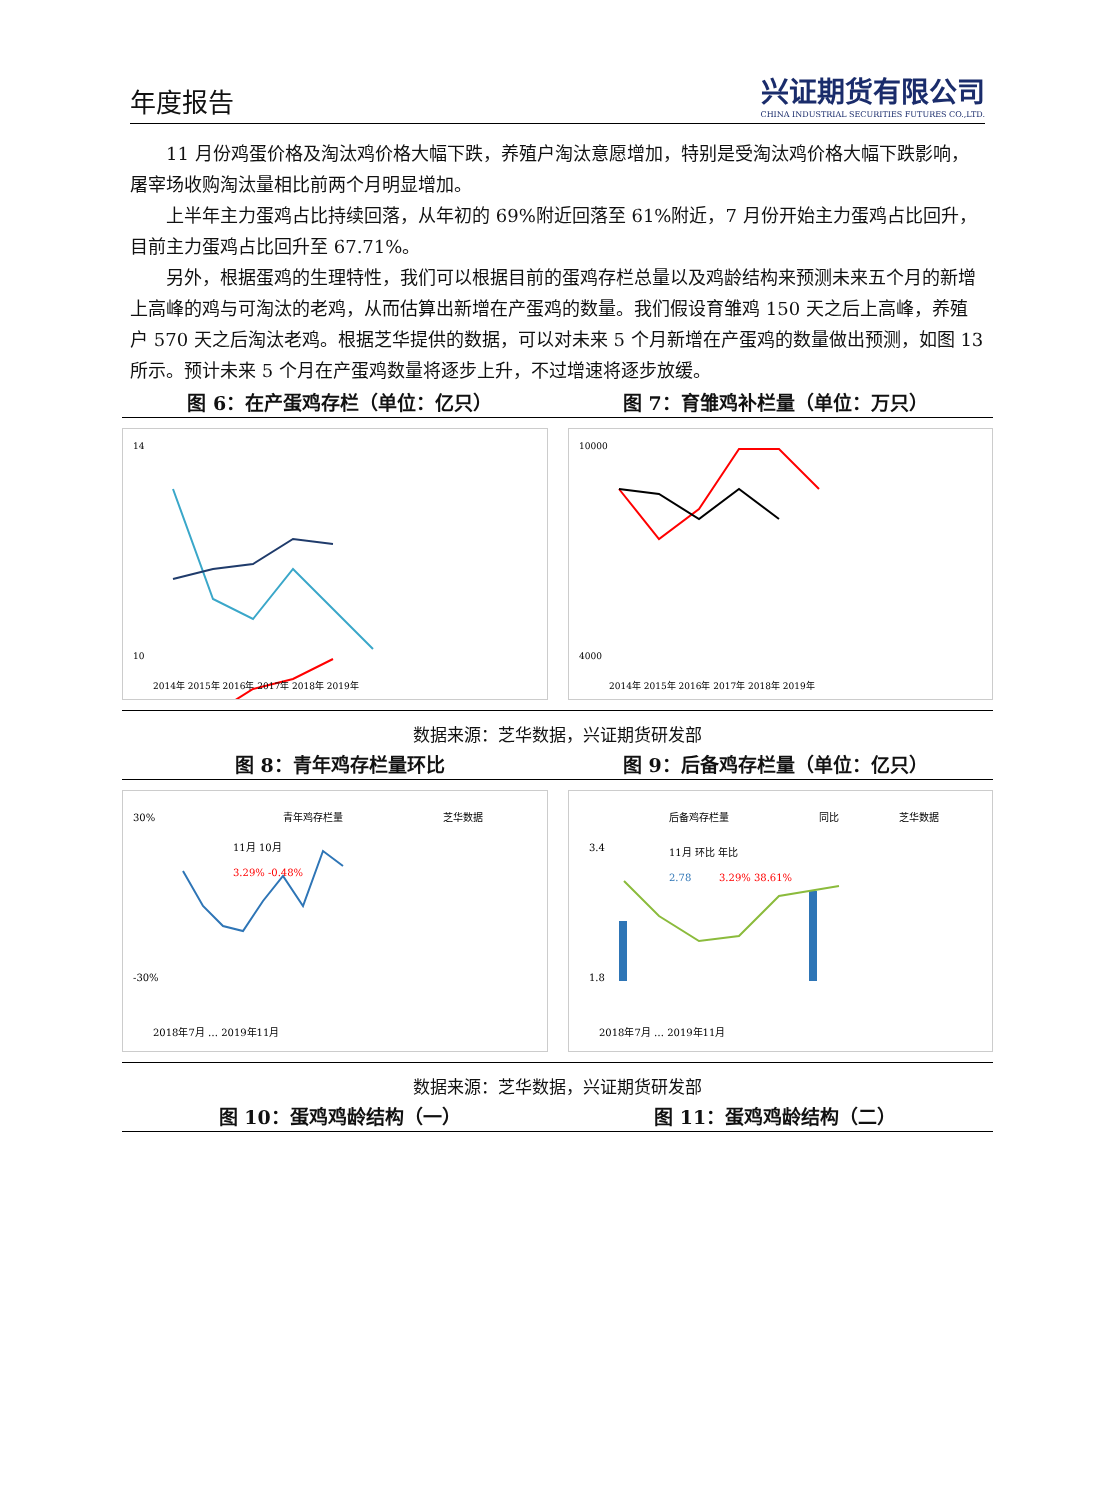年度报告
兴证期货有限公司
CHINA INDUSTRIAL SECURITIES FUTURES CO.,LTD.
11 月份鸡蛋价格及淘汰鸡价格大幅下跌，养殖户淘汰意愿增加，特别是受淘汰鸡价格大幅下跌影响，屠宰场收购淘汰量相比前两个月明显增加。
上半年主力蛋鸡占比持续回落，从年初的 69%附近回落至 61%附近，7 月份开始主力蛋鸡占比回升，目前主力蛋鸡占比回升至 67.71%。
另外，根据蛋鸡的生理特性，我们可以根据目前的蛋鸡存栏总量以及鸡龄结构来预测未来五个月的新增上高峰的鸡与可淘汰的老鸡，从而估算出新增在产蛋鸡的数量。我们假设育雏鸡 150 天之后上高峰，养殖户 570 天之后淘汰老鸡。根据芝华提供的数据，可以对未来 5 个月新增在产蛋鸡的数量做出预测，如图 13 所示。预计未来 5 个月在产蛋鸡数量将逐步上升，不过增速将逐步放缓。
图 6：在产蛋鸡存栏（单位：亿只） 图 7：育雏鸡补栏量（单位：万只）
14
10
2014年 2015年 2016年 2017年 2018年 2019年
10000
4000
2014年 2015年 2016年 2017年 2018年 2019年
数据来源：芝华数据，兴证期货研发部
图 8：青年鸡存栏量环比 图 9：后备鸡存栏量（单位：亿只）
30%
青年鸡存栏量
芝华数据
11月 10月
3.29% -0.48%
-30%
2018年7月 … 2019年11月
后备鸡存栏量
同比
芝华数据
11月 环比 年比
2.78
3.29% 38.61%
3.4
1.8
2018年7月 … 2019年11月
数据来源：芝华数据，兴证期货研发部
图 10：蛋鸡鸡龄结构（一） 图 11：蛋鸡鸡龄结构（二）